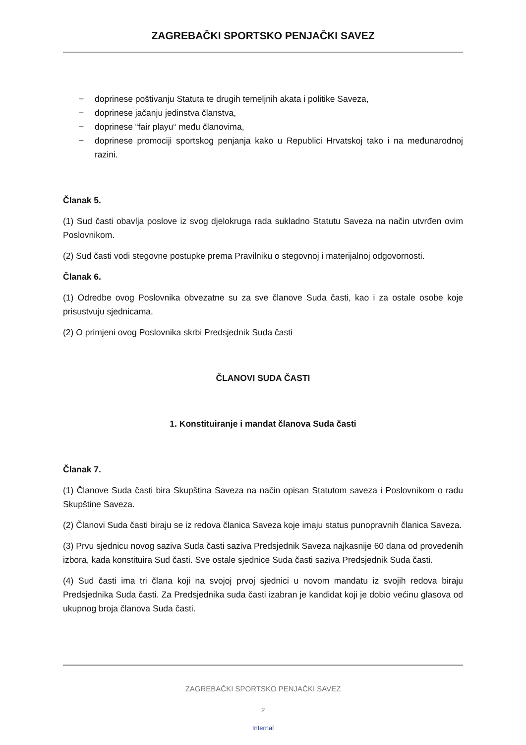ZAGREBAČKI SPORTSKO PENJAČKI SAVEZ
− doprinese poštivanju Statuta te drugih temeljnih akata i politike Saveza,
− doprinese jačanju jedinstva članstva,
− doprinese “fair playu“ među članovima,
− doprinese promociji sportskog penjanja kako u Republici Hrvatskoj tako i na međunarodnoj razini.
Članak 5.
(1) Sud časti obavlja poslove iz svog djelokruga rada sukladno Statutu Saveza na način utvrđen ovim Poslovnikom.
(2) Sud časti vodi stegovne postupke prema Pravilniku o stegovnoj i materijalnoj odgovornosti.
Članak 6.
(1) Odredbe ovog Poslovnika obvezatne su za sve članove Suda časti, kao i za ostale osobe koje prisustvuju sjednicama.
(2) O primjeni ovog Poslovnika skrbi Predsjednik Suda časti
ČLANOVI SUDA ČASTI
1. Konstituiranje i mandat članova Suda časti
Članak 7.
(1) Članove Suda časti bira Skupština Saveza na način opisan Statutom saveza i Poslovnikom o radu Skupštine Saveza.
(2) Članovi Suda časti biraju se iz redova članica Saveza koje imaju status punopravnih članica Saveza.
(3) Prvu sjednicu novog saziva Suda časti saziva Predsjednik Saveza najkasnije 60 dana od provedenih izbora, kada konstituira Sud časti. Sve ostale sjednice Suda časti saziva Predsjednik Suda časti.
(4) Sud časti ima tri člana koji na svojoj prvoj sjednici u novom mandatu iz svojih redova biraju Predsjednika Suda časti. Za Predsjednika suda časti izabran je kandidat koji je dobio većinu glasova od ukupnog broja članova Suda časti.
ZAGREBAČKI SPORTSKO PENJAČKI SAVEZ
2
Internal